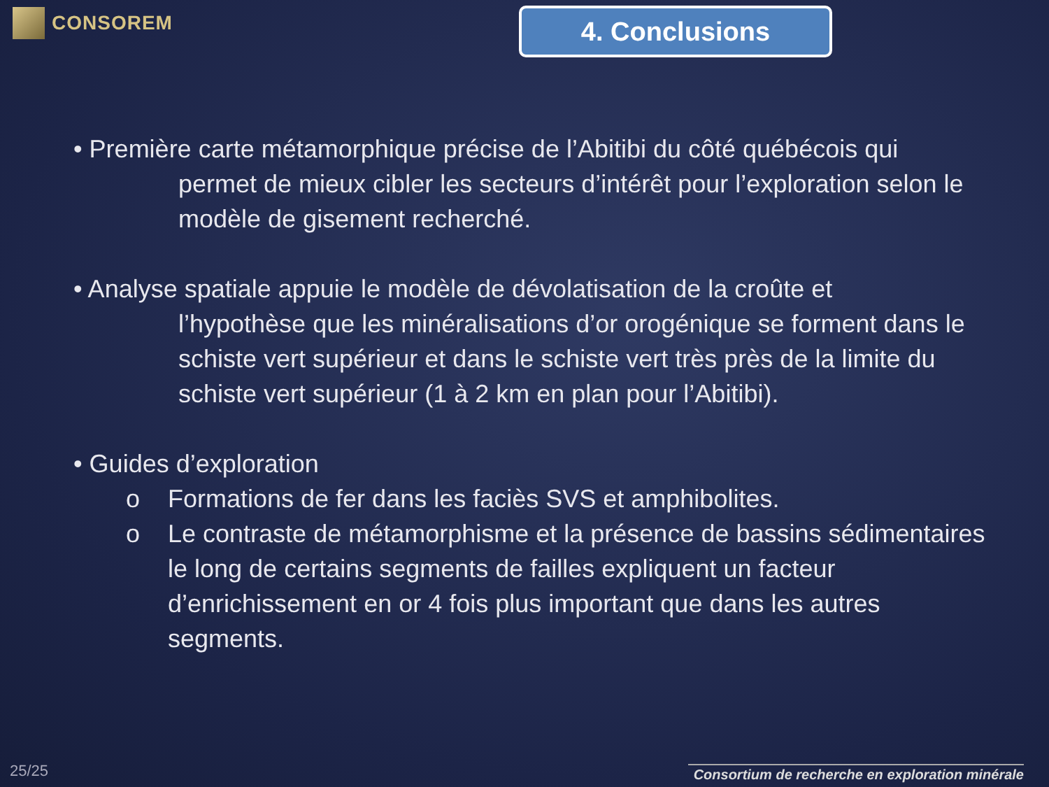CONSOREM
4. Conclusions
• Première carte métamorphique précise de l’Abitibi du côté québécois qui
permet de mieux cibler les secteurs d’intérêt pour l’exploration selon le modèle de gisement recherché.
• Analyse spatiale appuie le modèle de dévolatisation de la croûte et
l’hypothèse que les minéralisations d’or orogénique se forment dans le schiste vert supérieur et dans le schiste vert très près de la limite du schiste vert supérieur (1 à 2 km en plan pour l’Abitibi).
• Guides d’exploration
o Formations de fer dans les faciès SVS et amphibolites.
o Le contraste de métamorphisme et la présence de bassins sédimentaires le long de certains segments de failles expliquent un facteur d’enrichissement en or 4 fois plus important que dans les autres segments.
25/25
Consortium de recherche en exploration minérale